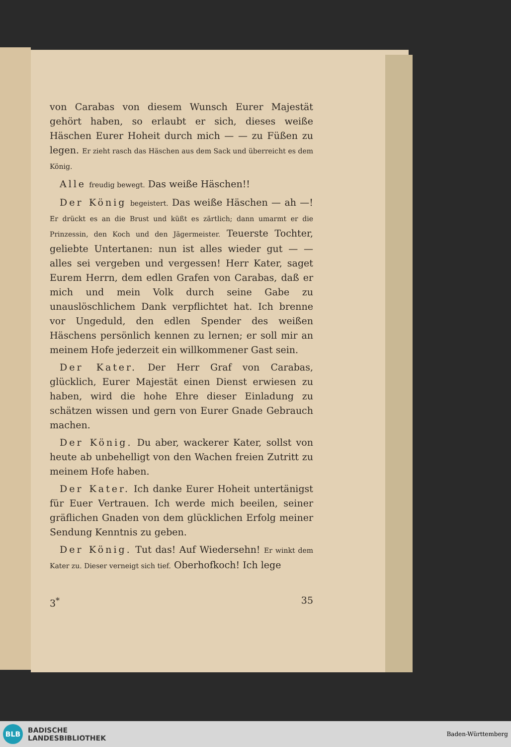von Carabas von diesem Wunsch Eurer Majestät gehört haben, so erlaubt er sich, dieses weiße Häschen Eurer Hoheit durch mich — — zu Füßen zu legen. Er zieht rasch das Häschen aus dem Sack und überreicht es dem König.
Alle freudig bewegt. Das weiße Häschen!!
Der König begeistert. Das weiße Häschen — ah —! Er drückt es an die Brust und küßt es zärtlich; dann umarmt er die Prinzessin, den Koch und den Jägermeister. Teuerste Tochter, geliebte Untertanen: nun ist alles wieder gut — — alles sei vergeben und vergessen! Herr Kater, saget Eurem Herrn, dem edlen Grafen von Carabas, daß er mich und mein Volk durch seine Gabe zu unauslöschlichem Dank verpflichtet hat. Ich brenne vor Ungeduld, den edlen Spender des weißen Häschens persönlich kennen zu lernen; er soll mir an meinem Hofe jederzeit ein willkommener Gast sein.
Der Kater. Der Herr Graf von Carabas, glücklich, Eurer Majestät einen Dienst erwiesen zu haben, wird die hohe Ehre dieser Einladung zu schätzen wissen und gern von Eurer Gnade Gebrauch machen.
Der König. Du aber, wackerer Kater, sollst von heute ab unbehelligt von den Wachen freien Zutritt zu meinem Hofe haben.
Der Kater. Ich danke Eurer Hoheit untertänigst für Euer Vertrauen. Ich werde mich beeilen, seiner gräflichen Gnaden von dem glücklichen Erfolg meiner Sendung Kenntnis zu geben.
Der König. Tut das! Auf Wiedersehn! Er winkt dem Kater zu. Dieser verneigt sich tief. Oberhofkoch! Ich lege
3<sup>*</sup> 35
BLB
BADISCHE
LANDESBIBLIOTHEK
Baden-Württemberg